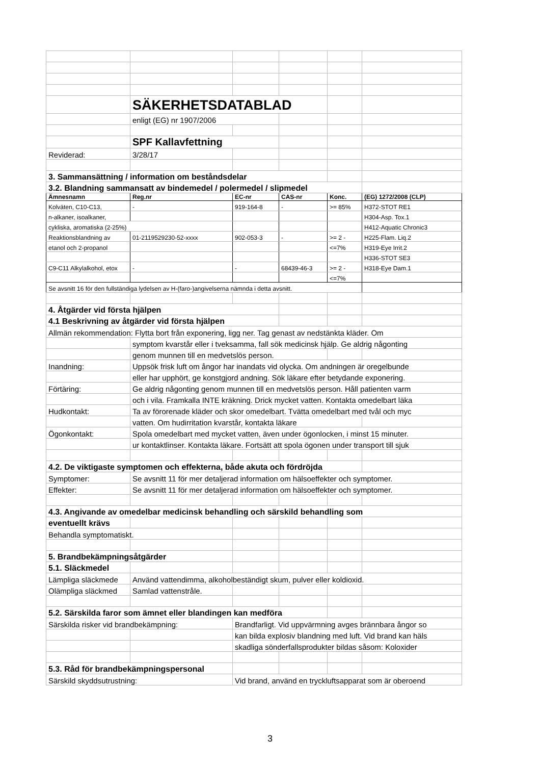| | SÄKERHETSDATABLAD | | | | |
| | enligt (EG) nr 1907/2006 | | | | |
| | SPF Kallavfettning | | | | |
| Reviderad: | 3/28/17 | | | | |
| 3. Sammansättning / information om beståndsdelar | | | | | |
| 3.2. Blandning sammansatt av bindemedel / polermedel / slipmedel | | | | | |
| Ämnesnamn | Reg.nr | EC-nr | CAS-nr | Konc. | (EG) 1272/2008 (CLP) |
| Kolväten, C10-C13, | - | 919-164-8 | - | >= 85% | H372-STOT RE1 |
| n-alkaner, isoalkaner, | | | | | H304-Asp. Tox.1 |
| cykliska, aromatiska (2-25%) | | | | | H412-Aquatic Chronic3 |
| Reaktionsblandning av | 01-2119529230-52-xxxx | 902-053-3 | - | >= 2 - | H225-Flam. Liq.2 |
| etanol och 2-propanol | | | | <=7% | H319-Eye Irrit.2 |
| | | | | | H336-STOT SE3 |
| C9-C11 Alkylalkohol, etox | - | - | 68439-46-3 | >= 2 - | H318-Eye Dam.1 |
| | | | | <=7% | |
| Se avsnitt 16 för den fullständiga lydelsen av H-(faro-)angivelserna nämnda i detta avsnitt. | | | | | |
| 4. Åtgärder vid första hjälpen | | | | | |
| 4.1 Beskrivning av åtgärder vid första hjälpen | | | | | |
| Allmän rekommendation: Flytta bort från exponering, ligg ner. Tag genast av nedstänkta kläder. Om | | | | | |
| | symptom kvarstår eller i tveksamma, fall sök medicinsk hjälp. Ge aldrig någonting | | | | |
| | genom munnen till en medvetslös person. | | | | |
| Inandning: | Uppsök frisk luft om ångor har inandats vid olycka. Om andningen är oregelbunde | | | | |
| | eller har upphört, ge konstgjord andning. Sök läkare efter betydande exponering. | | | | |
| Förtäring: | Ge aldrig någonting genom munnen till en medvetslös person. Håll patienten varm | | | | |
| | och i vila. Framkalla INTE kräkning. Drick mycket vatten. Kontakta omedelbart läka | | | | |
| Hudkontakt: | Ta av förorenade kläder och skor omedelbart. Tvätta omedelbart med tvål och myc | | | | |
| | vatten. Om hudirritation kvarstår, kontakta läkare | | | | |
| Ögonkontakt: | Spola omedelbart med mycket vatten, även under ögonlocken, i minst 15 minuter. | | | | |
| | ur kontaktlinser. Kontakta läkare. Fortsätt att spola ögonen under transport till sjuk | | | | |
| 4.2. De viktigaste symptomen och effekterna, både akuta och fördröjda | | | | | |
| Symptomer: | Se avsnitt 11 för mer detaljerad information om hälsoeffekter och symptomer. | | | | |
| Effekter: | Se avsnitt 11 för mer detaljerad information om hälsoeffekter och symptomer. | | | | |
| 4.3. Angivande av omedelbar medicinsk behandling och särskild behandling som | | | | | |
| eventuellt krävs | | | | | |
| Behandla symptomatiskt. | | | | | |
| 5. Brandbekämpningsåtgärder | | | | | |
| 5.1. Släckmedel | | | | | |
| Lämpliga släckmede | Använd vattendimma, alkoholbeständigt skum, pulver eller koldioxid. | | | | |
| Olämpliga släckmed | Samlad vattenstråle. | | | | |
| 5.2. Särskilda faror som ämnet eller blandingen kan medföra | | | | | |
| Särskilda risker vid brandbekämpning: | | Brandfarligt. Vid uppvärmning avges brännbara ångor so | | | |
| | | kan bilda explosiv blandning med luft. Vid brand kan häls | | | |
| | | skadliga sönderfallsprodukter bildas såsom: Koloxider | | | |
| 5.3. Råd för brandbekämpningspersonal | | | | | |
| Särskild skyddsutrustning: | | Vid brand, använd en tryckluftsapparat som är oberoend | | | |
3